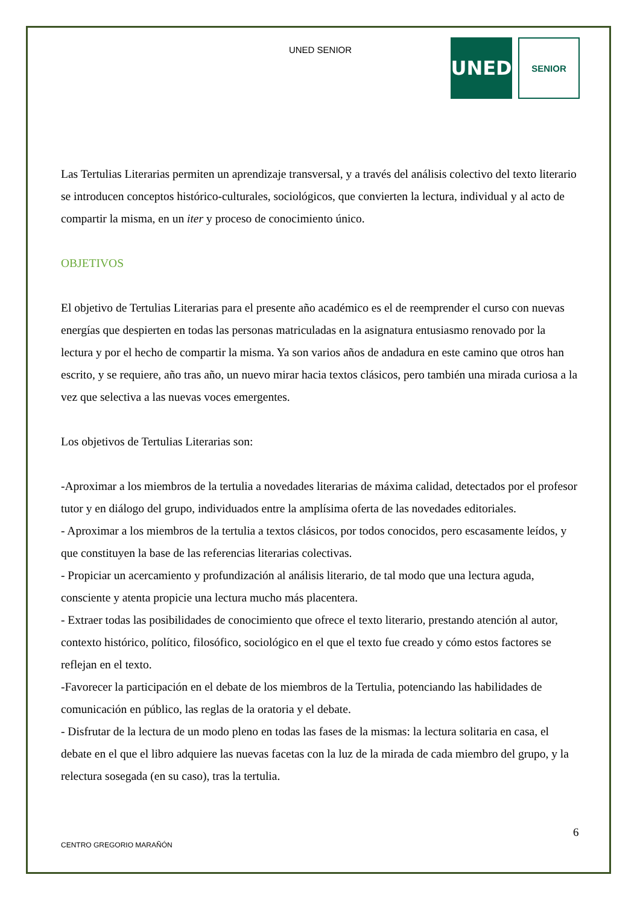UNED SENIOR
UNED
SENIOR
Las Tertulias Literarias permiten un aprendizaje transversal, y a través del análisis colectivo del texto literario se introducen conceptos histórico-culturales, sociológicos, que convierten la lectura, individual y al acto de compartir la misma, en un iter y proceso de conocimiento único.
OBJETIVOS
El objetivo de Tertulias Literarias para el presente año académico es el de reemprender el curso con nuevas energías que despierten en todas las personas matriculadas en la asignatura entusiasmo renovado por la lectura y por el hecho de compartir la misma. Ya son varios años de andadura en este camino que otros han escrito, y se requiere, año tras año, un nuevo mirar hacia textos clásicos, pero también una mirada curiosa a la vez que selectiva a las nuevas voces emergentes.
Los objetivos de Tertulias Literarias son:
-Aproximar a los miembros de la tertulia a novedades literarias de máxima calidad, detectados por el profesor tutor y en diálogo del grupo, individuados entre la amplísima oferta de las novedades editoriales.
- Aproximar a los miembros de la tertulia a textos clásicos, por todos conocidos, pero escasamente leídos, y que constituyen la base de las referencias literarias colectivas.
- Propiciar un acercamiento y profundización al análisis literario, de tal modo que una lectura aguda, consciente y atenta propicie una lectura mucho más placentera.
- Extraer todas las posibilidades de conocimiento que ofrece el texto literario, prestando atención al autor, contexto histórico, político, filosófico, sociológico en el que el texto fue creado y cómo estos factores se reflejan en el texto.
-Favorecer la participación en el debate de los miembros de la Tertulia, potenciando las habilidades de comunicación en público, las reglas de la oratoria y el debate.
- Disfrutar de la lectura de un modo pleno en todas las fases de la mismas: la lectura solitaria en casa, el debate en el que el libro adquiere las nuevas facetas con la luz de la mirada de cada miembro del grupo, y la relectura sosegada (en su caso), tras la tertulia.
6
CENTRO GREGORIO MARAÑÓN